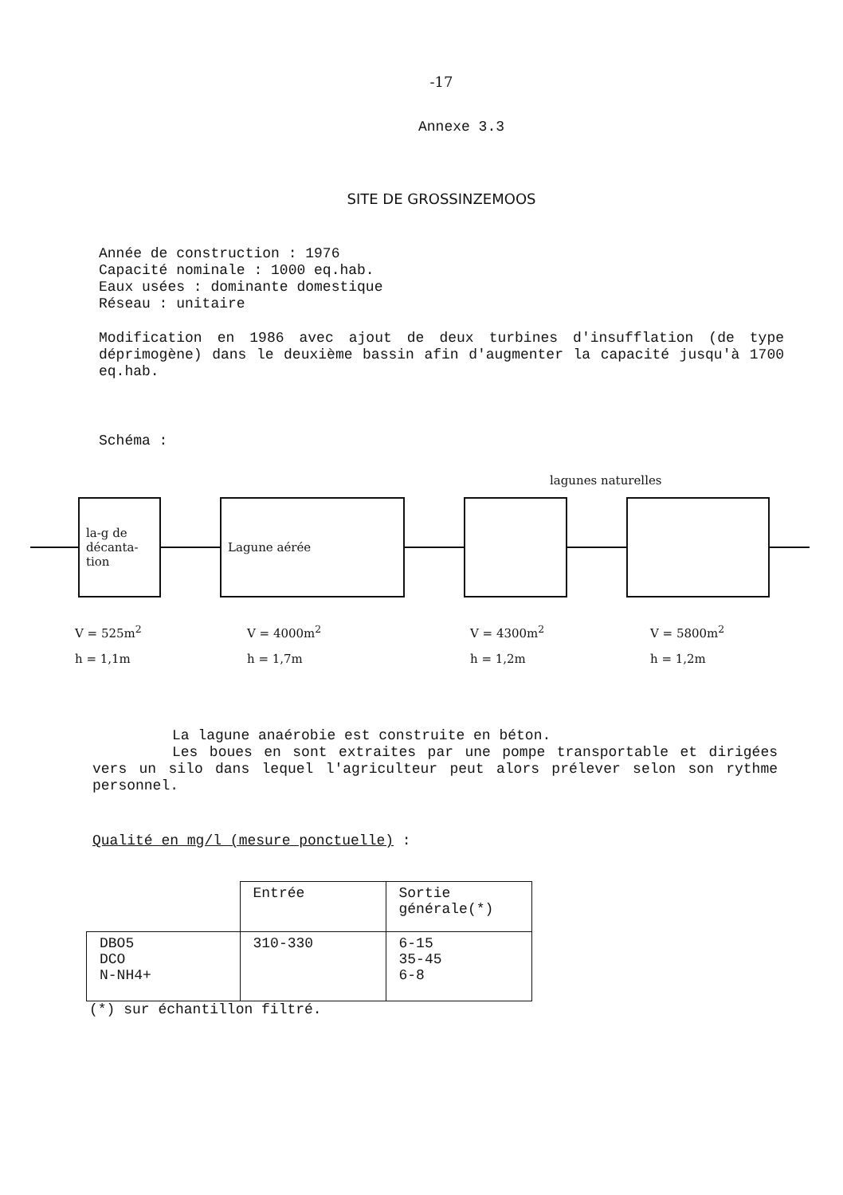-17
Annexe 3.3
SITE DE GROSSINZEMOOS
Année de construction : 1976
Capacité nominale : 1000 eq.hab.
Eaux usées : dominante domestique
Réseau : unitaire
Modification en 1986 avec ajout de deux turbines d'insufflation (de type déprimogène) dans le deuxième bassin afin d'augmenter la capacité jusqu'à 1700 eq.hab.
Schéma :
lagunes naturelles
la-g de
décanta-
tion
Lagune aérée
V = 525m<sup>2</sup>
h = 1,1m
V = 4000m<sup>2</sup>
h = 1,7m
V = 4300m<sup>2</sup>
h = 1,2m
V = 5800m<sup>2</sup>
h = 1,2m
La lagune anaérobie est construite en béton.
Les boues en sont extraites par une pompe transportable et dirigées vers un silo dans lequel l'agriculteur peut alors prélever selon son rythme personnel.
Qualité en mg/l (mesure ponctuelle) :
| | Entrée | Sortie générale(*) |
| DBO5 DCO N-NH4+ | 310-330 | 6-15 35-45 6-8 |
(*) sur échantillon filtré.